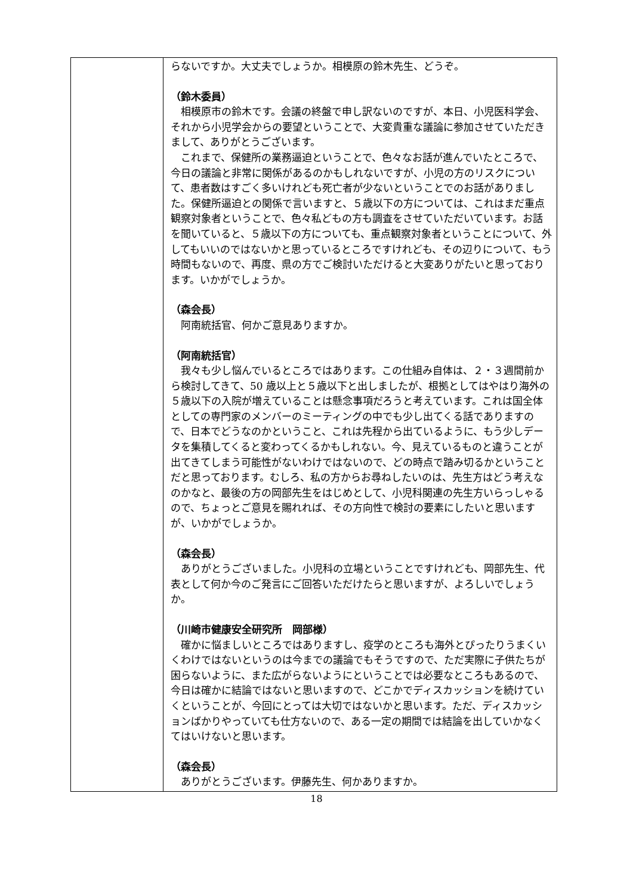| | らないですか。大丈夫でしょうか。相模原の鈴木先生、どうぞ。 （鈴木委員） 相模原市の鈴木です。会議の終盤で申し訳ないのですが、本日、小児医科学会、それから小児学会からの要望ということで、大変貴重な議論に参加させていただきまして、ありがとうございます。 これまで、保健所の業務逼迫ということで、色々なお話が進んでいたところで、今日の議論と非常に関係があるのかもしれないですが、小児の方のリスクについて、患者数はすごく多いけれども死亡者が少ないということでのお話がありました。保健所逼迫との関係で言いますと、５歳以下の方については、これはまだ重点観察対象者ということで、色々私どもの方も調査をさせていただいています。お話を聞いていると、５歳以下の方についても、重点観察対象者ということについて、外してもいいのではないかと思っているところですけれども、その辺りについて、もう時間もないので、再度、県の方でご検討いただけると大変ありがたいと思っております。いかがでしょうか。 （森会長） 阿南統括官、何かご意見ありますか。 （阿南統括官） 我々も少し悩んでいるところではあります。この仕組み自体は、２・３週間前から検討してきて、50 歳以上と５歳以下と出しましたが、根拠としてはやはり海外の５歳以下の入院が増えていることは懸念事項だろうと考えています。これは国全体としての専門家のメンバーのミーティングの中でも少し出てくる話でありますので、日本でどうなのかということ、これは先程から出ているように、もう少しデータを集積してくると変わってくるかもしれない。今、見えているものと違うことが出てきてしまう可能性がないわけではないので、どの時点で踏み切るかということだと思っております。むしろ、私の方からお尋ねしたいのは、先生方はどう考えなのかなと、最後の方の岡部先生をはじめとして、小児科関連の先生方いらっしゃるので、ちょっとご意見を賜れれば、その方向性で検討の要素にしたいと思いますが、いかがでしょうか。 （森会長） ありがとうございました。小児科の立場ということですけれども、岡部先生、代表として何か今のご発言にご回答いただけたらと思いますが、よろしいでしょうか。 （川崎市健康安全研究所 岡部様） 確かに悩ましいところではありますし、疫学のところも海外とぴったりうまくいくわけではないというのは今までの議論でもそうですので、ただ実際に子供たちが困らないように、また広がらないようにということでは必要なところもあるので、今日は確かに結論ではないと思いますので、どこかでディスカッションを続けていくということが、今回にとっては大切ではないかと思います。ただ、ディスカッションばかりやっていても仕方ないので、ある一定の期間では結論を出していかなくてはいけないと思います。 （森会長） ありがとうございます。伊藤先生、何かありますか。 |
18